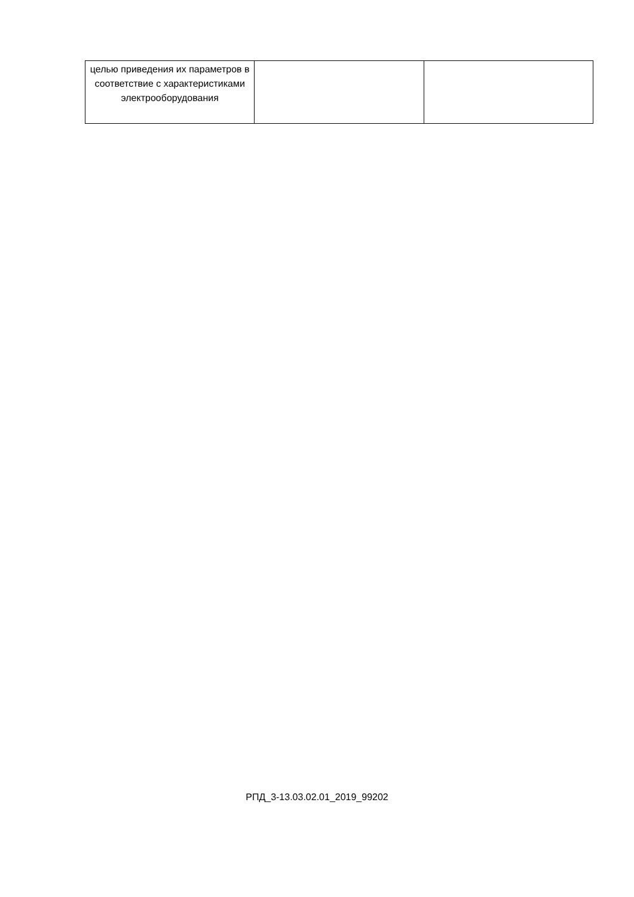| целью приведения их параметров в соответствие с характеристиками электрооборудования | | |
РПД_3-13.03.02.01_2019_99202